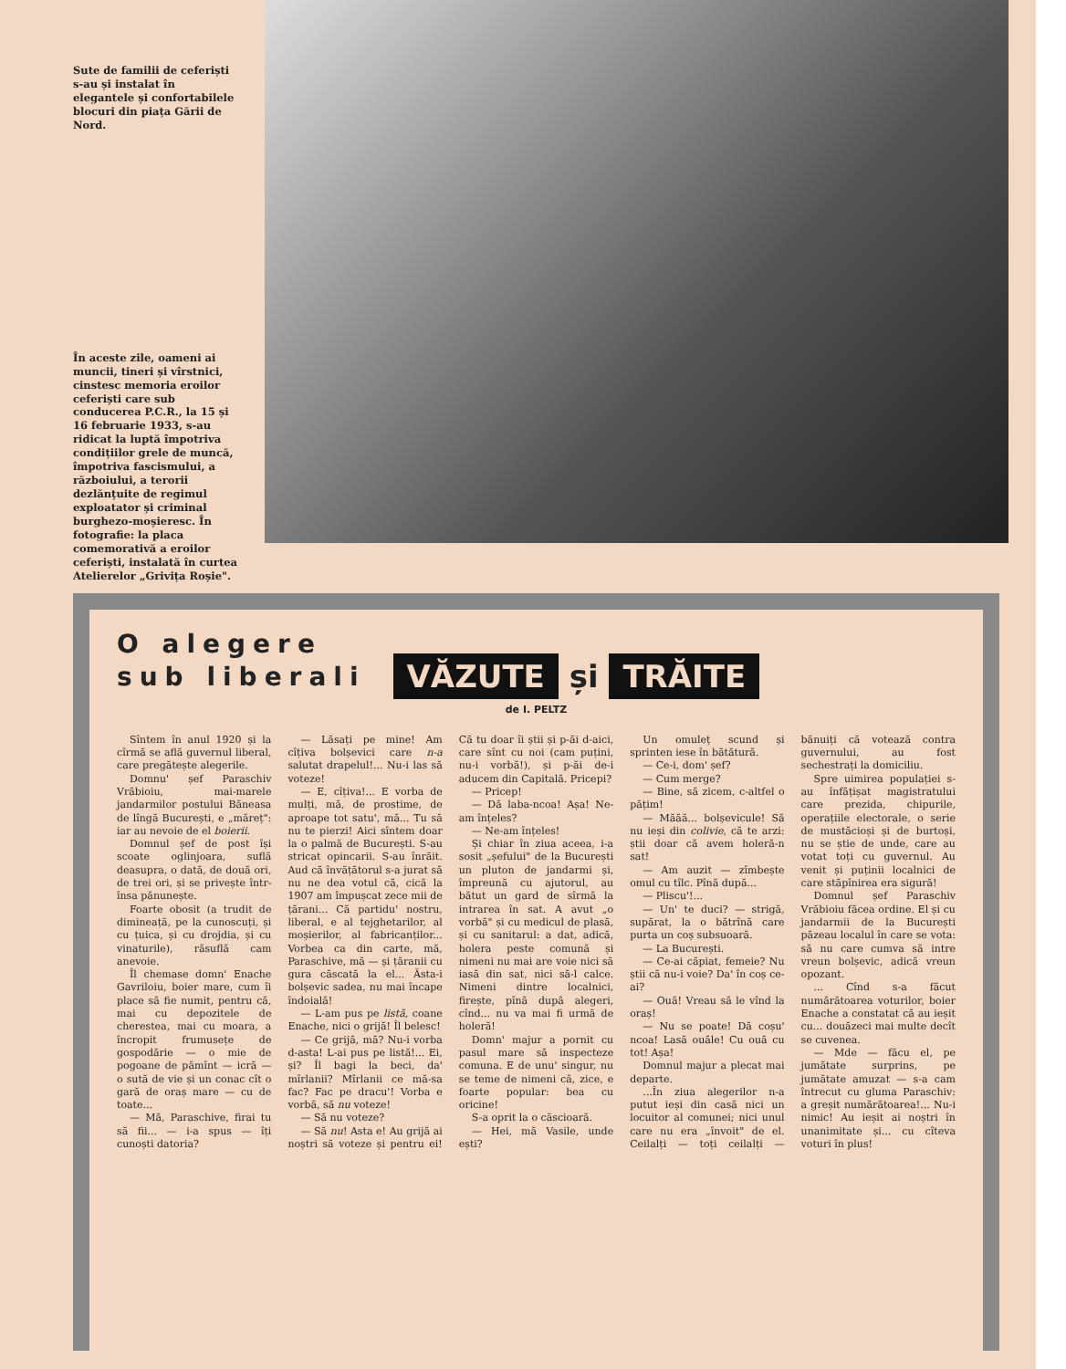Sute de familii de ceferiști s-au și instalat în elegantele și confortabilele blocuri din piața Gării de Nord.
În aceste zile, oameni ai muncii, tineri și vîrstnici, cinstesc memoria eroilor ceferiști care sub conducerea P.C.R., la 15 și 16 februarie 1933, s-au ridicat la luptă împotriva condițiilor grele de muncă, împotriva fascismului, a războiului, a terorii dezlănțuite de regimul exploatator și criminal burghezo-moșieresc. În fotografie: la placa comemorativă a eroilor ceferiști, instalată în curtea Atelierelor „Grivița Roșie".
O alegere
sub liberali
VĂZUTE și TRĂITE
de I. PELTZ
Sîntem în anul 1920 și la cîrmă se află guvernul liberal, care pregătește alegerile.
Domnu' șef Paraschiv Vrăbioiu, mai-marele jandarmilor postului Băneasa de lîngă București, e „măreț": iar au nevoie de el boierii.
Domnul șef de post își scoate oglinjoara, suflă deasupra, o dată, de două ori, de trei ori, și se privește într-însa pănunește.
Foarte obosit (a trudit de dimineață, pe la cunoscuți, și cu țuica, și cu drojdia, și cu vinaturile), răsuflă cam anevoie.
Îl chemase domn' Enache Gavriloiu, boier mare, cum îi place să fie numit, pentru că, mai cu depozitele de cherestea, mai cu moara, a încropit frumusețe de gospodărie — o mie de pogoane de pămînt — icră — o sută de vie și un conac cît o gară de oraș mare — cu de toate...
— Mă, Paraschive, firai tu să fii... — i-a spus — îți cunoști datoria?
— Lăsați pe mine! Am cîțiva bolșevici care n-a salutat drapelul!... Nu-i las să voteze!
— E, cîțiva!... E vorba de mulți, mă, de prostime, de aproape tot satu', mă... Tu să nu te pierzi! Aici sîntem doar la o palmă de București. S-au stricat opincarii. S-au înrăit. Aud că învățătorul s-a jurat să nu ne dea votul că, cică la 1907 am împușcat zece mii de țărani... Că partidu' nostru, liberal, e al tejghetarilor, al moșierilor, al fabricanților... Vorbea ca din carte, mă, Paraschive, mă — și țăranii cu gura căscată la el... Ăsta-i bolșevic sadea, nu mai încape îndoială!
— L-am pus pe listă, coane Enache, nici o grijă! Îl belesc!
— Ce grijă, mă? Nu-i vorba d-asta! L-ai pus pe listă!... Ei, și? Îl bagi la beci, da' mîrlanii? Mîrlanii ce mă-sa fac? Fac pe dracu'! Vorba e vorbă, să nu voteze!
— Să nu voteze?
— Să nu! Asta e! Au grijă ai noștri să voteze și pentru ei! Că tu doar îi știi și p-ăi d-aici, care sînt cu noi (cam puțini, nu-i vorbă!), și p-ăi de-i aducem din Capitală. Pricepi?
— Pricep!
— Dă laba-ncoa! Așa! Ne-am înțeles?
— Ne-am înțeles!
Și chiar în ziua aceea, i-a sosit „șefului" de la București un pluton de jandarmi și, împreună cu ajutorul, au bătut un gard de sîrmă la intrarea în sat. A avut „o vorbă" și cu medicul de plasă, și cu sanitarul: a dat, adică, holera peste comună și nimeni nu mai are voie nici să iasă din sat, nici să-l calce. Nimeni dintre localnici, firește, pînă după alegeri, cînd... nu va mai fi urmă de holeră!
Domn' majur a pornit cu pasul mare să inspecteze comuna. E de unu' singur, nu se teme de nimeni că, zice, e foarte popular: bea cu oricine!
S-a oprit la o căscioară.
— Hei, mă Vasile, unde ești?
Un omuleț scund și sprinten iese în bătătură.
— Ce-i, dom' șef?
— Cum merge?
— Bine, să zicem, c-altfel o pățim!
— Măăă... bolșevicule! Să nu ieși din colivie, că te arzi: știi doar că avem holeră-n sat!
— Am auzit — zîmbește omul cu tîlc. Pînă după...
— Pliscu'!...
— Un' te duci? — strigă, supărat, la o bătrînă care purta un coș subsuoară.
— La București.
— Ce-ai căpiat, femeie? Nu știi că nu-i voie? Da' în coș ce-ai?
— Ouă! Vreau să le vînd la oraș!
— Nu se poate! Dă coșu' ncoa! Lasă ouăle! Cu ouă cu tot! Așa!
Domnul majur a plecat mai departe.
...În ziua alegerilor n-a putut ieși din casă nici un locuitor al comunei; nici unul care nu era „învoit" de el. Ceilalți — toți ceilalți — bănuiți că votează contra guvernului, au fost sechestrați la domiciliu.
Spre uimirea populației s-au înfățișat magistratului care prezida, chipurile, operațiile electorale, o serie de mustăcioși și de burtoși, nu se știe de unde, care au votat toți cu guvernul. Au venit și puținii localnici de care stăpînirea era sigură!
Domnul șef Paraschiv Vrăbioiu făcea ordine. El și cu jandarmii de la București păzeau localul în care se vota: să nu care cumva să intre vreun bolșevic, adică vreun opozant.
... Cînd s-a făcut numărătoarea voturilor, boier Enache a constatat că au ieșit cu... douăzeci mai multe decît se cuvenea.
— Mde — făcu el, pe jumătate surprins, pe jumătate amuzat — s-a cam întrecut cu gluma Paraschiv: a greșit numărătoarea!... Nu-i nimic! Au ieșit ai noștri în unanimitate și... cu cîteva voturi în plus!